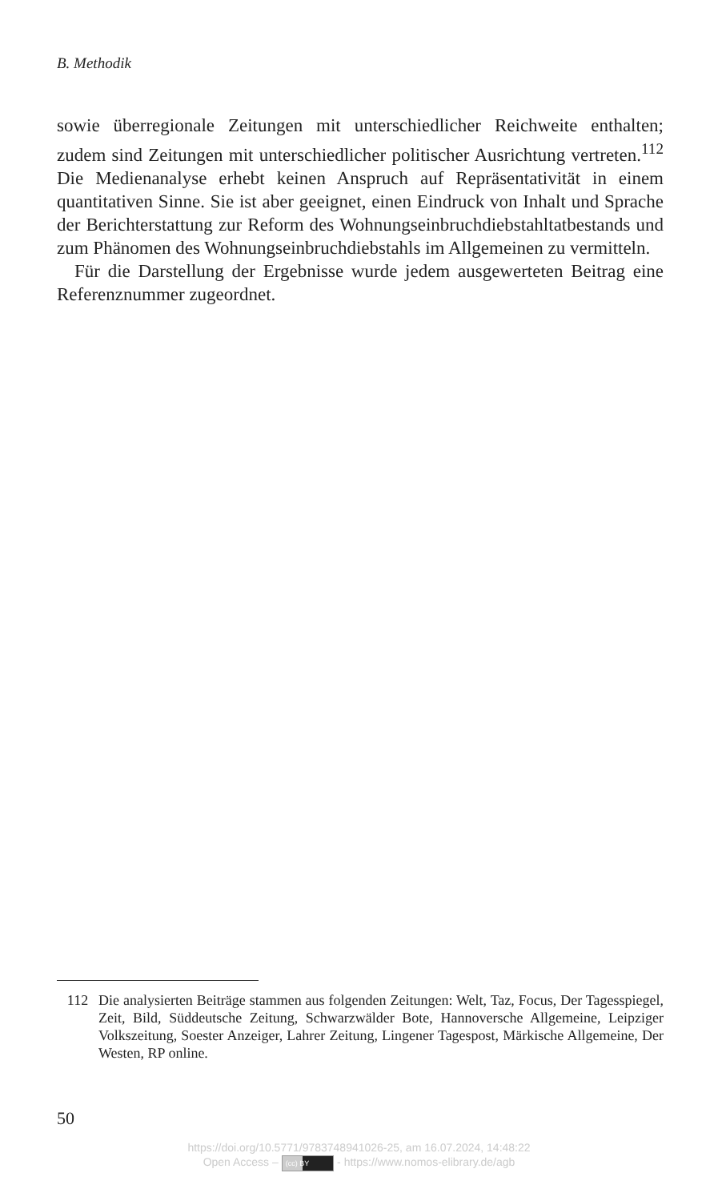B. Methodik
sowie überregionale Zeitungen mit unterschiedlicher Reichweite enthalten; zudem sind Zeitungen mit unterschiedlicher politischer Ausrichtung vertreten.<sup>112</sup> Die Medienanalyse erhebt keinen Anspruch auf Repräsentativität in einem quantitativen Sinne. Sie ist aber geeignet, einen Eindruck von Inhalt und Sprache der Berichterstattung zur Reform des Wohnungseinbruchdiebstahltatbestands und zum Phänomen des Wohnungseinbruchdiebstahls im Allgemeinen zu vermitteln.
Für die Darstellung der Ergebnisse wurde jedem ausgewerteten Beitrag eine Referenznummer zugeordnet.
112 Die analysierten Beiträge stammen aus folgenden Zeitungen: Welt, Taz, Focus, Der Tagesspiegel, Zeit, Bild, Süddeutsche Zeitung, Schwarzwälder Bote, Hannoversche Allgemeine, Leipziger Volkszeitung, Soester Anzeiger, Lahrer Zeitung, Lingener Tagespost, Märkische Allgemeine, Der Westen, RP online.
50
https://doi.org/10.5771/9783748941026-25, am 16.07.2024, 14:48:22
Open Access – (cc) BY - https://www.nomos-elibrary.de/agb